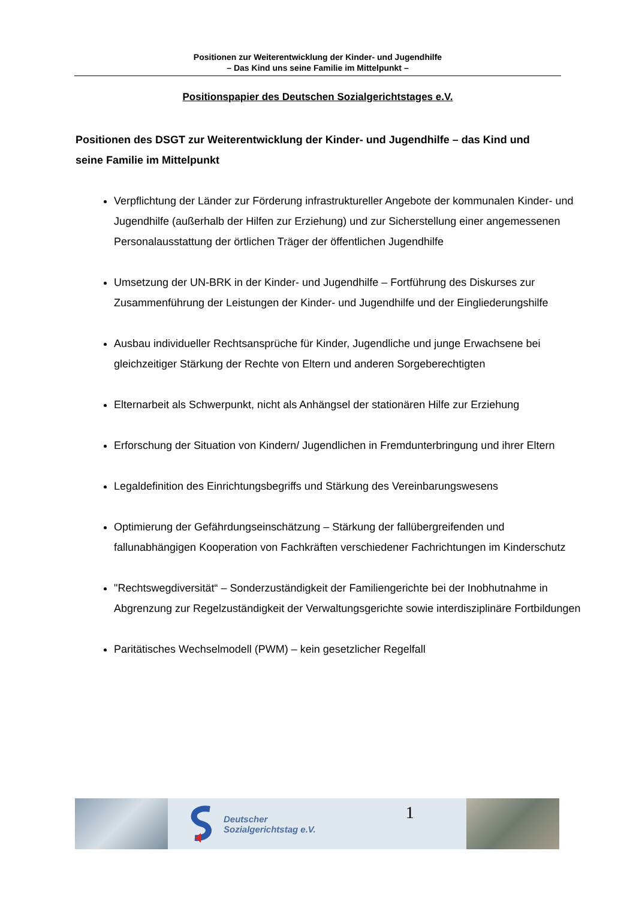Positionen zur Weiterentwicklung der Kinder- und Jugendhilfe
– Das Kind uns seine Familie im Mittelpunkt –
Positionspapier des Deutschen Sozialgerichtstages e.V.
Positionen des DSGT zur Weiterentwicklung der Kinder- und Jugendhilfe – das Kind und seine Familie im Mittelpunkt
Verpflichtung der Länder zur Förderung infrastruktureller Angebote der kommunalen Kinder- und Jugendhilfe (außerhalb der Hilfen zur Erziehung) und zur Sicherstellung einer angemessenen Personalausstattung der örtlichen Träger der öffentlichen Jugendhilfe
Umsetzung der UN-BRK in der Kinder- und Jugendhilfe – Fortführung des Diskurses zur Zusammenführung der Leistungen der Kinder- und Jugendhilfe und der Eingliederungshilfe
Ausbau individueller Rechtsansprüche für Kinder, Jugendliche und junge Erwachsene bei gleichzeitiger Stärkung der Rechte von Eltern und anderen Sorgeberechtigten
Elternarbeit als Schwerpunkt, nicht als Anhängsel der stationären Hilfe zur Erziehung
Erforschung der Situation von Kindern/ Jugendlichen in Fremdunterbringung und ihrer Eltern
Legaldefinition des Einrichtungsbegriffs und Stärkung des Vereinbarungswesens
Optimierung der Gefährdungseinschätzung – Stärkung der fallübergreifenden und fallunabhängigen Kooperation von Fachkräften verschiedener Fachrichtungen im Kinderschutz
"Rechtswegdiversität“ – Sonderzuständigkeit der Familiengerichte bei der Inobhutnahme in Abgrenzung zur Regelzuständigkeit der Verwaltungsgerichte sowie interdisziplinäre Fortbildungen
Paritätisches Wechselmodell (PWM) – kein gesetzlicher Regelfall
Deutscher
Sozialgerichtstag e.V.
1